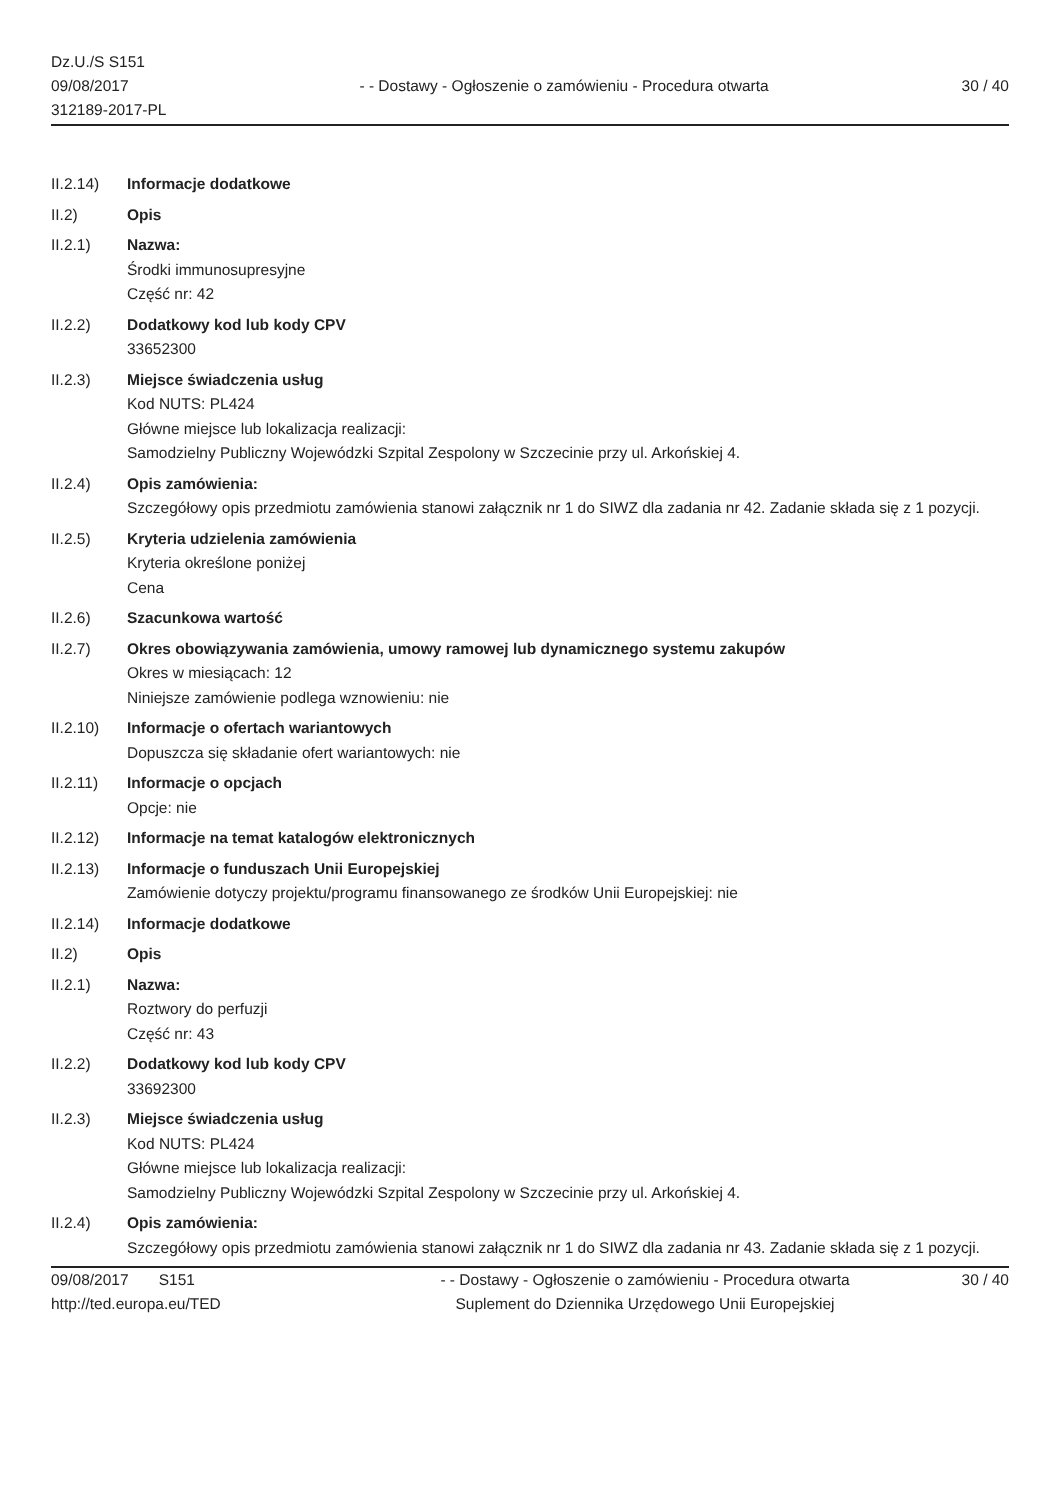Dz.U./S S151
09/08/2017
312189-2017-PL
- - Dostawy - Ogłoszenie o zamówieniu - Procedura otwarta
30 / 40
II.2.14) Informacje dodatkowe
II.2) Opis
II.2.1) Nazwa:
Środki immunosupresyjne
Część nr: 42
II.2.2) Dodatkowy kod lub kody CPV
33652300
II.2.3) Miejsce świadczenia usług
Kod NUTS: PL424
Główne miejsce lub lokalizacja realizacji:
Samodzielny Publiczny Wojewódzki Szpital Zespolony w Szczecinie przy ul. Arkońskiej 4.
II.2.4) Opis zamówienia:
Szczegółowy opis przedmiotu zamówienia stanowi załącznik nr 1 do SIWZ dla zadania nr 42. Zadanie składa się z 1 pozycji.
II.2.5) Kryteria udzielenia zamówienia
Kryteria określone poniżej
Cena
II.2.6) Szacunkowa wartość
II.2.7) Okres obowiązywania zamówienia, umowy ramowej lub dynamicznego systemu zakupów
Okres w miesiącach: 12
Niniejsze zamówienie podlega wznowieniu: nie
II.2.10) Informacje o ofertach wariantowych
Dopuszcza się składanie ofert wariantowych: nie
II.2.11) Informacje o opcjach
Opcje: nie
II.2.12) Informacje na temat katalogów elektronicznych
II.2.13) Informacje o funduszach Unii Europejskiej
Zamówienie dotyczy projektu/programu finansowanego ze środków Unii Europejskiej: nie
II.2.14) Informacje dodatkowe
II.2) Opis
II.2.1) Nazwa:
Roztwory do perfuzji
Część nr: 43
II.2.2) Dodatkowy kod lub kody CPV
33692300
II.2.3) Miejsce świadczenia usług
Kod NUTS: PL424
Główne miejsce lub lokalizacja realizacji:
Samodzielny Publiczny Wojewódzki Szpital Zespolony w Szczecinie przy ul. Arkońskiej 4.
II.2.4) Opis zamówienia:
Szczegółowy opis przedmiotu zamówienia stanowi załącznik nr 1 do SIWZ dla zadania nr 43. Zadanie składa się z 1 pozycji.
09/08/2017 S151
http://ted.europa.eu/TED
- - Dostawy - Ogłoszenie o zamówieniu - Procedura otwarta
Suplement do Dziennika Urzędowego Unii Europejskiej
30 / 40